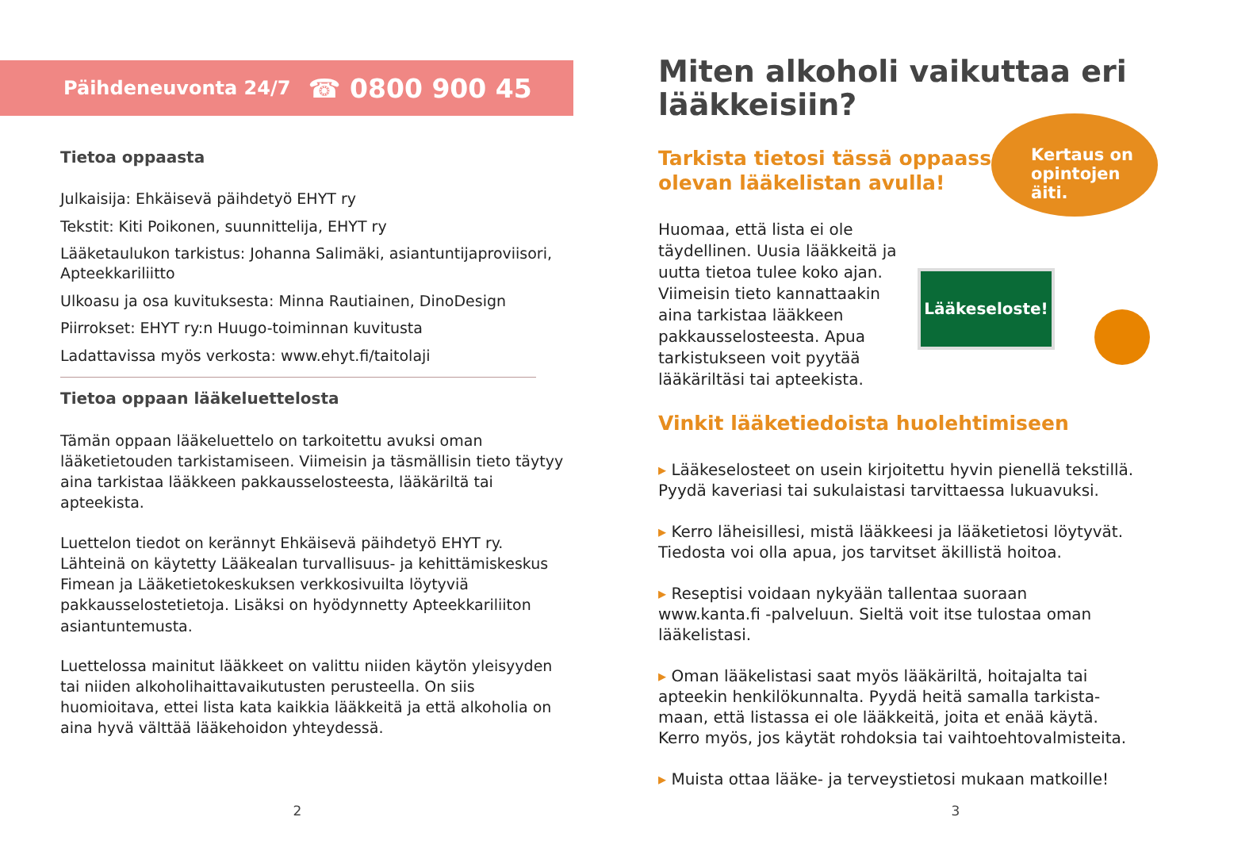Päihdeneuvonta 24/7 ☎ 0800 900 45
Tietoa oppaasta
Julkaisija: Ehkäisevä päihdetyö EHYT ry
Tekstit: Kiti Poikonen, suunnittelija, EHYT ry
Lääketaulukon tarkistus: Johanna Salimäki, asiantuntijaproviisori, Apteekkariliitto
Ulkoasu ja osa kuvituksesta: Minna Rautiainen, DinoDesign
Piirrokset: EHYT ry:n Huugo-toiminnan kuvitusta
Ladattavissa myös verkosta: www.ehyt.fi/taitolaji
Tietoa oppaan lääkeluettelosta
Tämän oppaan lääkeluettelo on tarkoitettu avuksi oman lääketietouden tarkistamiseen. Viimeisin ja täsmällisin tieto täytyy aina tarkistaa lääkkeen pakkausselosteesta, lääkäriltä tai apteekista.
Luettelon tiedot on kerännyt Ehkäisevä päihdetyö EHYT ry. Lähteinä on käytetty Lääkealan turvallisuus- ja kehittämiskeskus Fimean ja Lääketietokeskuksen verkkosivuilta löytyviä pakkausselostetietoja. Lisäksi on hyödynnetty Apteekkariliiton asiantuntemusta.
Luettelossa mainitut lääkkeet on valittu niiden käytön yleisyyden tai niiden alkoholihaittavaikutusten perusteella. On siis huomioitava, ettei lista kata kaikkia lääkkeitä ja että alkoholia on aina hyvä välttää lääkehoidon yhteydessä.
2
Miten alkoholi vaikuttaa eri lääkkeisiin?
Tarkista tietosi tässä oppaassa
olevan lääkelistan avulla!
Kertaus on opintojen äiti.
Huomaa, että lista ei ole täydellinen. Uusia lääkkeitä ja uutta tietoa tulee koko ajan. Viimeisin tieto kannattaakin aina tarkistaa lääkkeen pakkausselosteesta. Apua tarkistukseen voit pyytää lääkäriltäsi tai apteekista.
Lääkeseloste!
Vinkit lääketiedoista huolehtimiseen
▸ Lääkeselosteet on usein kirjoitettu hyvin pienellä tekstillä. Pyydä kaveriasi tai sukulaistasi tarvittaessa lukuavuksi.
▸ Kerro läheisillesi, mistä lääkkeesi ja lääketietosi löytyvät. Tiedosta voi olla apua, jos tarvitset äkillistä hoitoa.
▸ Reseptisi voidaan nykyään tallentaa suoraan www.kanta.fi -palveluun. Sieltä voit itse tulostaa oman lääkelistasi.
▸ Oman lääkelistasi saat myös lääkäriltä, hoitajalta tai apteekin henkilökunnalta. Pyydä heitä samalla tarkista­maan, että listassa ei ole lääkkeitä, joita et enää käytä. Kerro myös, jos käytät rohdoksia tai vaihtoehtovalmisteita.
▸ Muista ottaa lääke- ja terveystietosi mukaan matkoille!
3